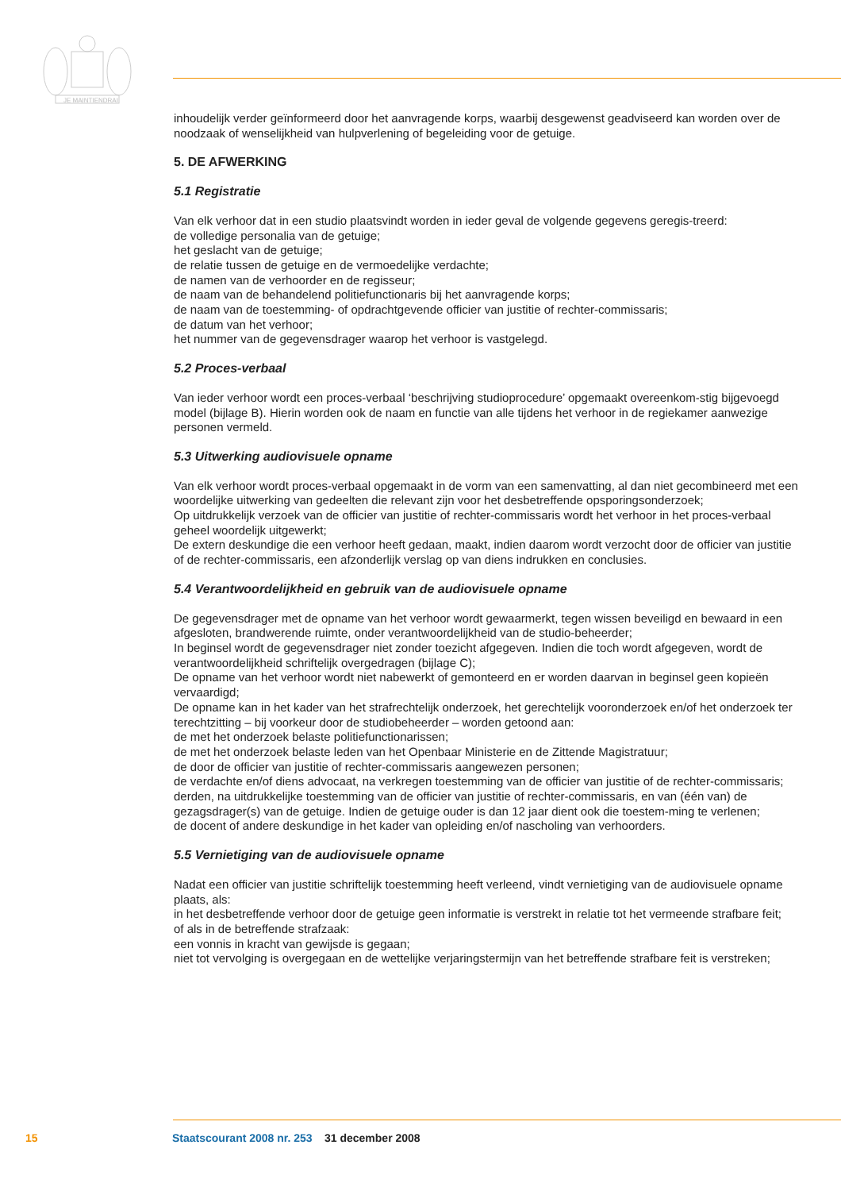JE MAINTIENDRAI
inhoudelijk verder geïnformeerd door het aanvragende korps, waarbij desgewenst geadviseerd kan worden over de noodzaak of wenselijkheid van hulpverlening of begeleiding voor de getuige.
5. DE AFWERKING
5.1 Registratie
Van elk verhoor dat in een studio plaatsvindt worden in ieder geval de volgende gegevens geregis-treerd:
de volledige personalia van de getuige;
het geslacht van de getuige;
de relatie tussen de getuige en de vermoedelijke verdachte;
de namen van de verhoorder en de regisseur;
de naam van de behandelend politiefunctionaris bij het aanvragende korps;
de naam van de toestemming- of opdrachtgevende officier van justitie of rechter-commissaris;
de datum van het verhoor;
het nummer van de gegevensdrager waarop het verhoor is vastgelegd.
5.2 Proces-verbaal
Van ieder verhoor wordt een proces-verbaal ‘beschrijving studioprocedure’ opgemaakt overeenkom-stig bijgevoegd model (bijlage B). Hierin worden ook de naam en functie van alle tijdens het verhoor in de regiekamer aanwezige personen vermeld.
5.3 Uitwerking audiovisuele opname
Van elk verhoor wordt proces-verbaal opgemaakt in de vorm van een samenvatting, al dan niet gecombineerd met een woordelijke uitwerking van gedeelten die relevant zijn voor het desbetreffende opsporingsonderzoek;
Op uitdrukkelijk verzoek van de officier van justitie of rechter-commissaris wordt het verhoor in het proces-verbaal geheel woordelijk uitgewerkt;
De extern deskundige die een verhoor heeft gedaan, maakt, indien daarom wordt verzocht door de officier van justitie of de rechter-commissaris, een afzonderlijk verslag op van diens indrukken en conclusies.
5.4 Verantwoordelijkheid en gebruik van de audiovisuele opname
De gegevensdrager met de opname van het verhoor wordt gewaarmerkt, tegen wissen beveiligd en bewaard in een afgesloten, brandwerende ruimte, onder verantwoordelijkheid van de studio-beheerder;
In beginsel wordt de gegevensdrager niet zonder toezicht afgegeven. Indien die toch wordt afgegeven, wordt de verantwoordelijkheid schriftelijk overgedragen (bijlage C);
De opname van het verhoor wordt niet nabewerkt of gemonteerd en er worden daarvan in beginsel geen kopieën vervaardigd;
De opname kan in het kader van het strafrechtelijk onderzoek, het gerechtelijk vooronderzoek en/of het onderzoek ter terechtzitting – bij voorkeur door de studiobeheerder – worden getoond aan:
de met het onderzoek belaste politiefunctionarissen;
de met het onderzoek belaste leden van het Openbaar Ministerie en de Zittende Magistratuur;
de door de officier van justitie of rechter-commissaris aangewezen personen;
de verdachte en/of diens advocaat, na verkregen toestemming van de officier van justitie of de rechter-commissaris;
derden, na uitdrukkelijke toestemming van de officier van justitie of rechter-commissaris, en van (één van) de gezagsdrager(s) van de getuige. Indien de getuige ouder is dan 12 jaar dient ook die toestem-ming te verlenen;
de docent of andere deskundige in het kader van opleiding en/of nascholing van verhoorders.
5.5 Vernietiging van de audiovisuele opname
Nadat een officier van justitie schriftelijk toestemming heeft verleend, vindt vernietiging van de audiovisuele opname plaats, als:
in het desbetreffende verhoor door de getuige geen informatie is verstrekt in relatie tot het vermeende strafbare feit;
of als in de betreffende strafzaak:
een vonnis in kracht van gewijsde is gegaan;
niet tot vervolging is overgegaan en de wettelijke verjaringstermijn van het betreffende strafbare feit is verstreken;
15 Staatscourant 2008 nr. 253 31 december 2008